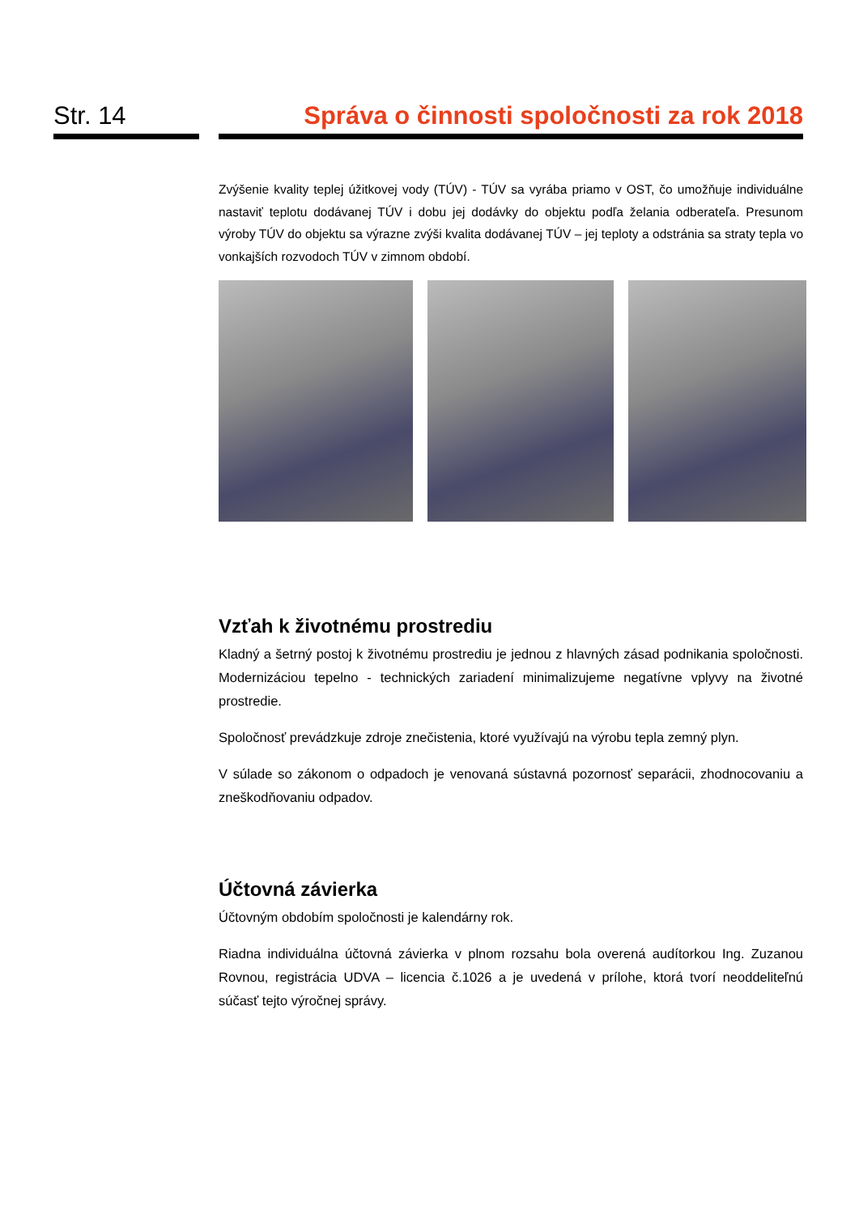Str. 14 Správa o činnosti spoločnosti za rok 2018
Zvýšenie kvality teplej úžitkovej vody (TÚV) - TÚV sa vyrába priamo v OST, čo umožňuje individuálne nastaviť teplotu dodávanej TÚV i dobu jej dodávky do objektu podľa želania odberateľa. Presunom výroby TÚV do objektu sa výrazne zvýši kvalita dodávanej TÚV – jej teploty a odstránia sa straty tepla vo vonkajších rozvodoch TÚV v zimnom období.
Vzťah k životnému prostrediu
Kladný a šetrný postoj k životnému prostrediu je jednou z hlavných zásad podnikania spoločnosti. Modernizáciou tepelno - technických zariadení minimalizujeme negatívne vplyvy na životné prostredie.
Spoločnosť prevádzkuje zdroje znečistenia, ktoré využívajú na výrobu tepla zemný plyn.
V súlade so zákonom o odpadoch je venovaná sústavná pozornosť separácii, zhodnocovaniu a zneškodňovaniu odpadov.
Účtovná závierka
Účtovným obdobím spoločnosti je kalendárny rok.
Riadna individuálna účtovná závierka v plnom rozsahu bola overená audítorkou Ing. Zuzanou Rovnou, registrácia UDVA – licencia č.1026 a je uvedená v prílohe, ktorá tvorí neoddeliteľnú súčasť tejto výročnej správy.